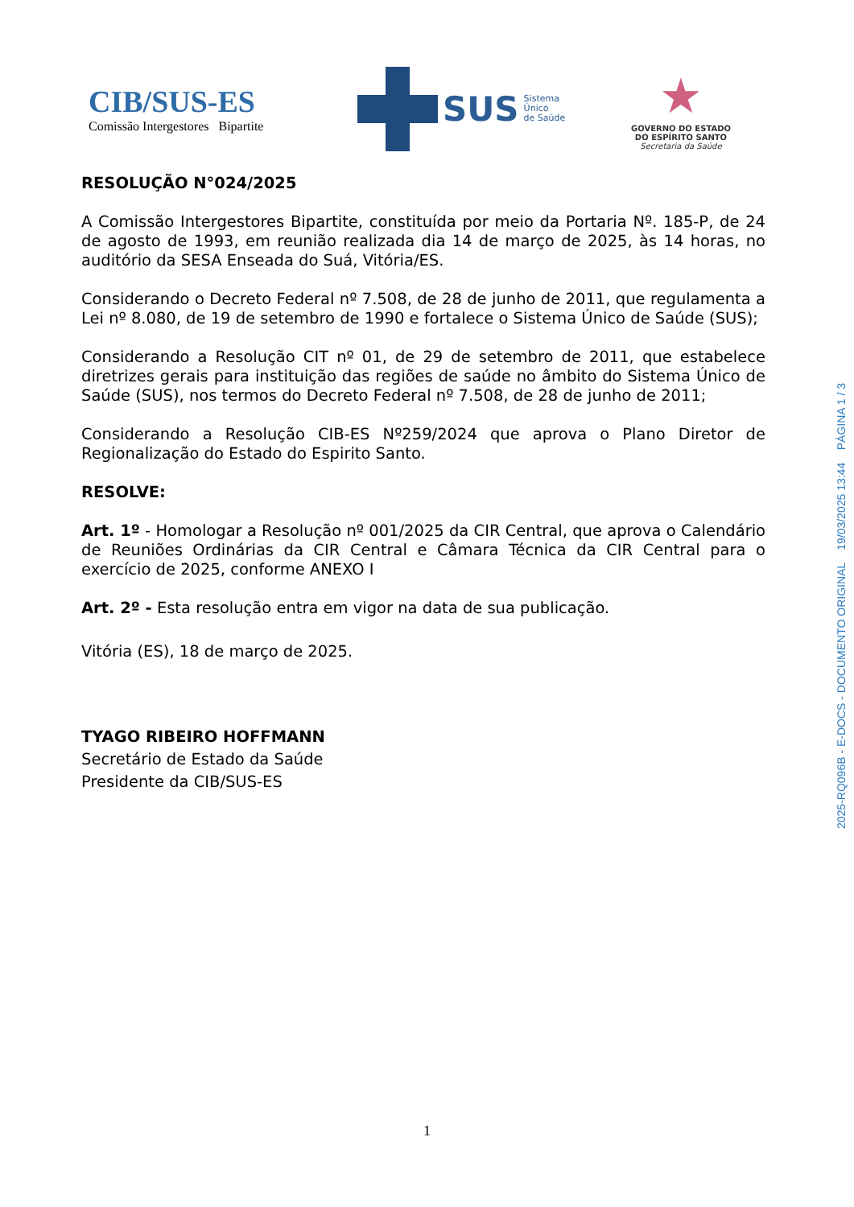CIB/SUS-ES
Comissão Intergestores Bipartite
SUS
Sistema
Único
de Saúde
★
GOVERNO DO ESTADO
DO ESPÍRITO SANTO
Secretaria da Saúde
RESOLUÇÃO N°024/2025
A Comissão Intergestores Bipartite, constituída por meio da Portaria Nº. 185-P, de 24 de agosto de 1993, em reunião realizada dia 14 de março de 2025, às 14 horas, no auditório da SESA Enseada do Suá, Vitória/ES.
Considerando o Decreto Federal nº 7.508, de 28 de junho de 2011, que regulamenta a Lei nº 8.080, de 19 de setembro de 1990 e fortalece o Sistema Único de Saúde (SUS);
Considerando a Resolução CIT nº 01, de 29 de setembro de 2011, que estabelece diretrizes gerais para instituição das regiões de saúde no âmbito do Sistema Único de Saúde (SUS), nos termos do Decreto Federal nº 7.508, de 28 de junho de 2011;
Considerando a Resolução CIB-ES Nº259/2024 que aprova o Plano Diretor de Regionalização do Estado do Espirito Santo.
RESOLVE:
Art. 1º - Homologar a Resolução nº 001/2025 da CIR Central, que aprova o Calendário de Reuniões Ordinárias da CIR Central e Câmara Técnica da CIR Central para o exercício de 2025, conforme ANEXO I
Art. 2º - Esta resolução entra em vigor na data de sua publicação.
Vitória (ES), 18 de março de 2025.
TYAGO RIBEIRO HOFFMANN
Secretário de Estado da Saúde
Presidente da CIB/SUS-ES
2025-RQ096B - E-DOCS - DOCUMENTO ORIGINAL 19/03/2025 13:44 PÁGINA 1 / 3
1